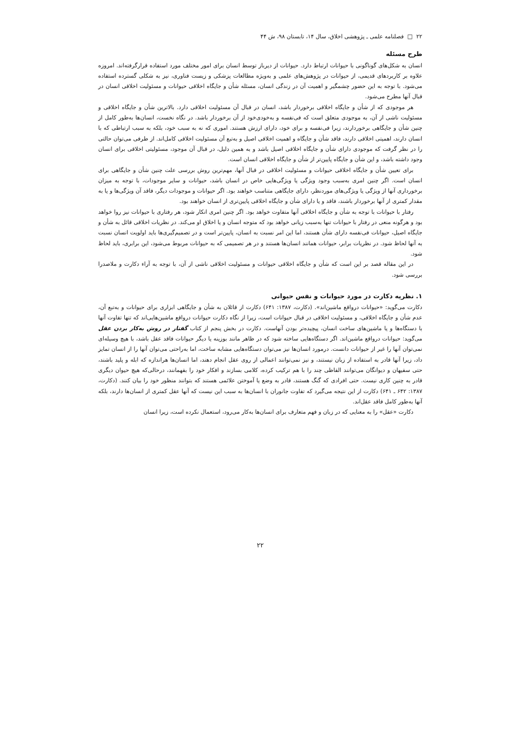۲۲ □ فصلنامه علمی ـ پژوهشی اخلاق، سال ۱۴، تابستان ۹۸، ش ۴۴
طرح مسئله
انسان به شکل‌های گوناگونی با حیوانات ارتباط دارد. حیوانات از دیرباز توسط انسان برای امور مختلف مورد استفاده قرارگرفته‌اند. امروزه علاوه بر کاربردهای قدیمی، از حیوانات در پژوهش‌های علمی و به‌ویژه مطالعات پزشکی و زیست فناوری، نیز به شکلی گسترده استفاده می‌شود. با توجه به این حضور چشمگیر و اهمیت آن در زندگی انسان، مسئله شأن و جایگاه اخلاقی حیوانات و مسئولیت اخلاقی انسان در قبال آنها مطرح می‌شود.
هر موجودی که از شأن و جایگاه اخلاقی برخوردار باشد، انسان در قبال آن مسئولیت اخلاقی دارد. بالاترین شأن و جایگاه اخلاقی و مسئولیت ناشی از آن، به موجودی متعلق است که فی‌نفسه و به‌خودی‌خود از آن برخوردار باشد. در نگاه نخست، انسان‌ها به‌طور کامل از چنین شأن و جایگاهی برخوردارند، زیرا فی‌نفسه و برای خود، دارای ارزش هستند. اموری که نه به سبب خود، بلکه به سبب ارتباطی که با انسان دارند، اهمیتی اخلاقی دارند، فاقد شأن و جایگاه و اهمیت اخلاقی اصیل و به‌تبع آن مسئولیت اخلاقی کامل‌اند. از طرفی می‌توان حالتی را در نظر گرفت که موجودی دارای شأن و جایگاه اخلاقی اصیل باشد و به همین دلیل، در قبال آن موجود، مسئولیتی اخلاقی برای انسان وجود داشته باشد، و این شأن و جایگاه پایین‌تر از شأن و جایگاه اخلاقی انسان است.
برای تعیین شأن و جایگاه اخلاقی حیوانات و مسئولیت اخلاقی در قبال آنها، مهم‌ترین روش بررسی علت چنین شأن و جایگاهی برای انسان است. اگر چنین امری به‌سبب وجود ویژگی یا ویژگی‌هایی خاص در انسان باشد، حیوانات و سایر موجودات، با توجه به میزان برخورداری آنها از ویژگی یا ویژگی‌های موردنظر، دارای جایگاهی متناسب خواهند بود. اگر حیوانات و موجودات دیگر، فاقد آن ویژگی‌ها و یا به مقدار کمتری از آنها برخوردار باشند، فاقد و یا دارای شأن و جایگاه اخلاقی پایین‌تری از انسان خواهند بود.
رفتار با حیوانات با توجه به شأن و جایگاه اخلاقی آنها متفاوت خواهد بود. اگر چنین امری انکار شود، هر رفتاری با حیوانات نیز روا خواهد بود و هرگونه منعی در رفتار با حیوانات تنها به‌سبب زیانی خواهد بود که متوجه انسان و یا اخلاق او می‌کند. در نظریات اخلاقی قائل به شأن و جایگاه اصیل، حیوانات فی‌نفسه دارای شأن هستند، اما این امر نسبت به انسان، پایین‌تر است و در تصمیم‌گیری‌ها باید اولویت انسان نسبت به آنها لحاظ شود. در نظریات برابر، حیوانات همانند انسان‌ها هستند و در هر تصمیمی که به حیوانات مربوط می‌شود، این برابری، باید لحاظ شود.
در این مقاله قصد بر این است که شأن و جایگاه اخلاقی حیوانات و مسئولیت اخلاقی ناشی از آن، با توجه به آراء دکارت و ملاصدرا بررسی شود.
۱. نظریه دکارت در مورد حیوانات و نفس حیوانی
دکارت می‌گوید: «حیوانات درواقع ماشین‌اند». (دکارت، ۱۳۸۷: ۶۴۱) دکارت از قائلان به شأن و جایگاهی ابزاری برای حیوانات و به‌تبع آن، عدم شأن و جایگاه اخلاقی، و مسئولیت اخلاقی در قبال حیوانات است، زیرا از نگاه دکارت حیوانات درواقع ماشین‌هایی‌اند که تنها تفاوت آنها با دستگاه‌ها و یا ماشین‌های ساخت انسان، پیچیده‌تر بودن آنهاست. دکارت در بخش پنجم از کتاب گفتار در روش به‌کار بردن عقل می‌گوید: حیوانات درواقع ماشین‌اند. اگر دستگاه‌هایی ساخته شود که در ظاهر مانند بوزینه یا دیگر حیوانات فاقد عقل باشد، با هیچ وسیله‌ای نمی‌توان آنها را غیر از حیوانات دانست. درمورد انسان‌ها نیز می‌توان دستگاه‌هایی مشابه ساخت، اما به‌راحتی می‌توان آنها را از انسان تمایز داد، زیرا آنها قادر به استفاده از زبان نیستند، و نیز نمی‌توانند اعمالی از روی عقل انجام دهند، اما انسان‌ها هراندازه که ابله و پلید باشند، حتی سفیهان و دیوانگان می‌توانند الفاظی چند را با هم ترکیب کرده، کلامی بسازند و افکار خود را بفهمانند، درحالی‌که هیچ حیوان دیگری قادر به چنین کاری نیست. حتی افرادی که گنگ هستند، قادر به وضع یا آموختن علائمی هستند که بتوانند منظور خود را بیان کنند. (دکارت، ۱۳۸۷: ۶۴۲ ـ ۶۴۱) دکارت از این نتیجه می‌گیرد که تفاوت جانوران با انسان‌ها به سبب این نیست که آنها عقل کمتری از انسان‌ها دارند، بلکه آنها به‌طور کامل فاقد عقل‌اند.
دکارت «عقل» را به معنایی که در زبان و فهم متعارف برای انسان‌ها به‌کار می‌رود، استعمال نکرده است، زیرا انسان
۲۲